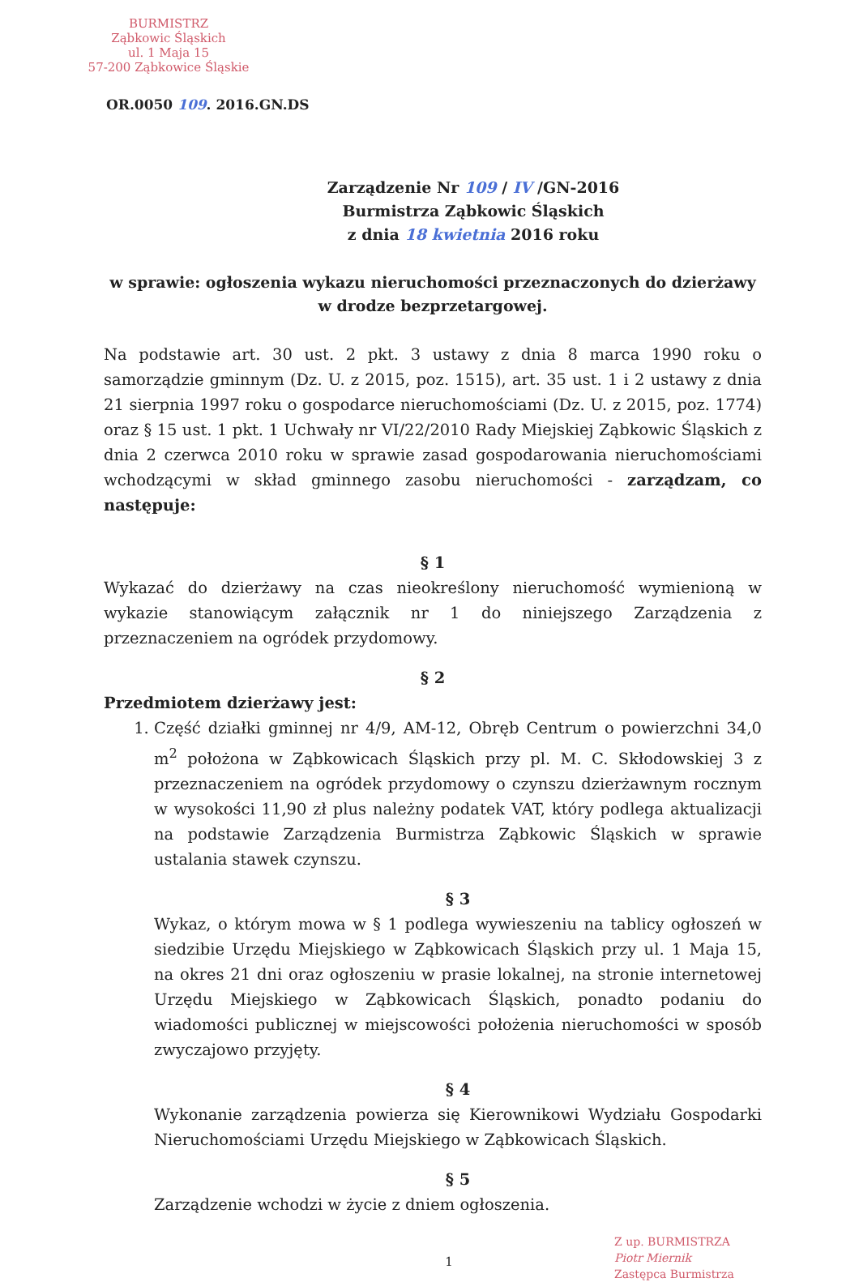BURMISTRZ
Ząbkowic Śląskich
ul. 1 Maja 15
57-200 Ząbkowice Śląskie
OR.0050 109. 2016.GN.DS
Zarządzenie Nr 109 / IV /GN-2016
Burmistrza Ząbkowic Śląskich
z dnia 18 kwietnia 2016 roku
w sprawie: ogłoszenia wykazu nieruchomości przeznaczonych do dzierżawy
w drodze bezprzetargowej.
Na podstawie art. 30 ust. 2 pkt. 3 ustawy z dnia 8 marca 1990 roku o samorządzie gminnym (Dz. U. z 2015, poz. 1515), art. 35 ust. 1 i 2 ustawy z dnia 21 sierpnia 1997 roku o gospodarce nieruchomościami (Dz. U. z 2015, poz. 1774) oraz § 15 ust. 1 pkt. 1 Uchwały nr VI/22/2010 Rady Miejskiej Ząbkowic Śląskich z dnia 2 czerwca 2010 roku w sprawie zasad gospodarowania nieruchomościami wchodzącymi w skład gminnego zasobu nieruchomości - zarządzam, co następuje:
§ 1
Wykazać do dzierżawy na czas nieokreślony nieruchomość wymienioną w wykazie stanowiącym załącznik nr 1 do niniejszego Zarządzenia z przeznaczeniem na ogródek przydomowy.
§ 2
Przedmiotem dzierżawy jest:
1. Część działki gminnej nr 4/9, AM-12, Obręb Centrum o powierzchni 34,0 m<sup>2</sup> położona w Ząbkowicach Śląskich przy pl. M. C. Skłodowskiej 3 z przeznaczeniem na ogródek przydomowy o czynszu dzierżawnym rocznym w wysokości 11,90 zł plus należny podatek VAT, który podlega aktualizacji na podstawie Zarządzenia Burmistrza Ząbkowic Śląskich w sprawie ustalania stawek czynszu.
§ 3
Wykaz, o którym mowa w § 1 podlega wywieszeniu na tablicy ogłoszeń w siedzibie Urzędu Miejskiego w Ząbkowicach Śląskich przy ul. 1 Maja 15, na okres 21 dni oraz ogłoszeniu w prasie lokalnej, na stronie internetowej Urzędu Miejskiego w Ząbkowicach Śląskich, ponadto podaniu do wiadomości publicznej w miejscowości położenia nieruchomości w sposób zwyczajowo przyjęty.
§ 4
Wykonanie zarządzenia powierza się Kierownikowi Wydziału Gospodarki Nieruchomościami Urzędu Miejskiego w Ząbkowicach Śląskich.
§ 5
Zarządzenie wchodzi w życie z dniem ogłoszenia.
Z up. BURMISTRZA
Piotr Miernik
Zastępca Burmistrza
1